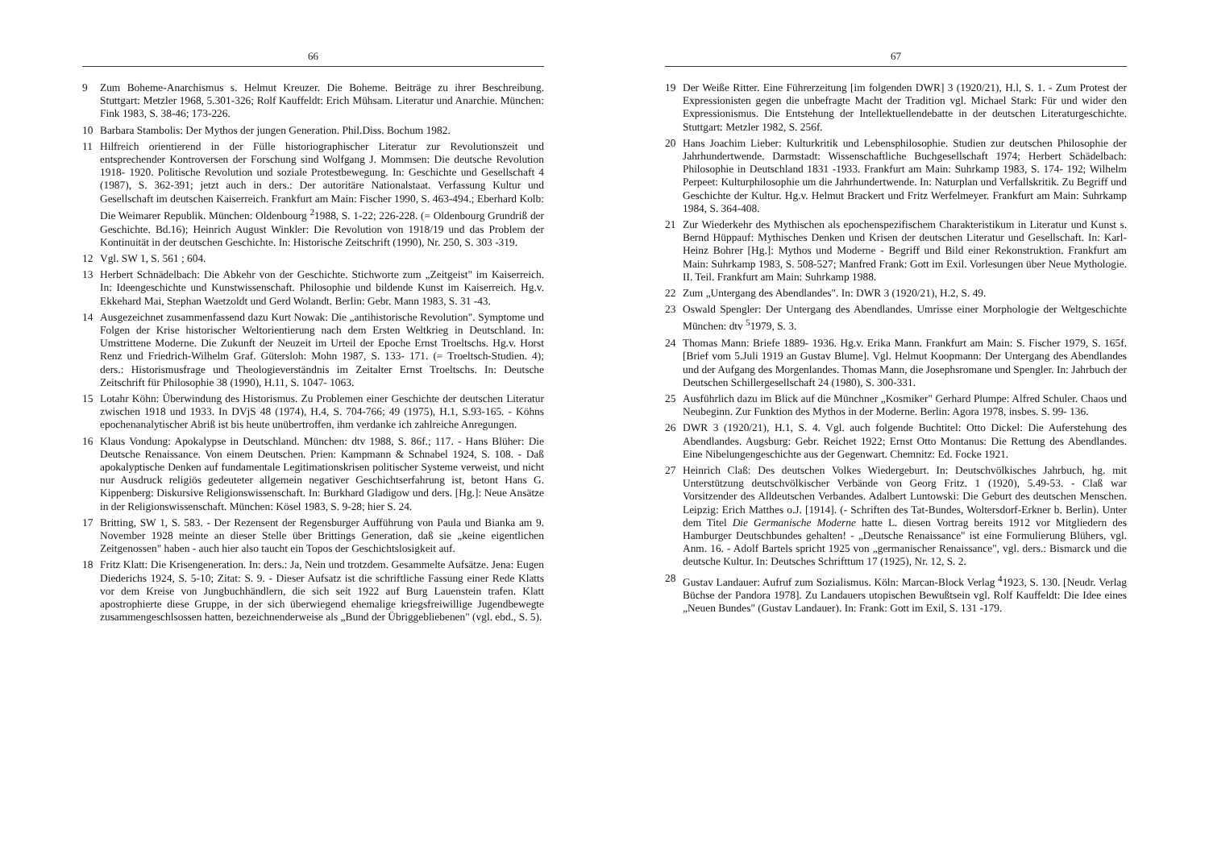66
9 Zum Boheme-Anarchismus s. Helmut Kreuzer. Die Boheme. Beiträge zu ihrer Beschreibung. Stuttgart: Metzler 1968, 5.301-326; Rolf Kauffeldt: Erich Mühsam. Literatur und Anarchie. München: Fink 1983, S. 38-46; 173-226.
10 Barbara Stambolis: Der Mythos der jungen Generation. Phil.Diss. Bochum 1982.
11 Hilfreich orientierend in der Fülle historiographischer Literatur zur Revolutionszeit und entsprechender Kontroversen der Forschung sind Wolfgang J. Mommsen: Die deutsche Revolution 1918- 1920. Politische Revolution und soziale Protestbewegung. In: Geschichte und Gesellschaft 4 (1987), S. 362-391; jetzt auch in ders.: Der autoritäre Nationalstaat. Verfassung Kultur und Gesellschaft im deutschen Kaiserreich. Frankfurt am Main: Fischer 1990, S. 463-494.; Eberhard Kolb: Die Weimarer Republik. München: Oldenbourg <sup>2</sup>1988, S. 1-22; 226-228. (= Oldenbourg Grundriß der Geschichte. Bd.16); Heinrich August Winkler: Die Revolution von 1918/19 und das Problem der Kontinuität in der deutschen Geschichte. In: Historische Zeitschrift (1990), Nr. 250, S. 303 -319.
12 Vgl. SW 1, S. 561 ; 604.
13 Herbert Schnädelbach: Die Abkehr von der Geschichte. Stichworte zum „Zeitgeist" im Kaiserreich. In: Ideengeschichte und Kunstwissenschaft. Philosophie und bildende Kunst im Kaiserreich. Hg.v. Ekkehard Mai, Stephan Waetzoldt und Gerd Wolandt. Berlin: Gebr. Mann 1983, S. 31 -43.
14 Ausgezeichnet zusammenfassend dazu Kurt Nowak: Die „antihistorische Revolution". Symptome und Folgen der Krise historischer Weltorientierung nach dem Ersten Weltkrieg in Deutschland. In: Umstrittene Moderne. Die Zukunft der Neuzeit im Urteil der Epoche Ernst Troeltschs. Hg.v. Horst Renz und Friedrich-Wilhelm Graf. Gütersloh: Mohn 1987, S. 133- 171. (= Troeltsch-Studien. 4); ders.: Historismusfrage und Theologieverständnis im Zeitalter Ernst Troeltschs. In: Deutsche Zeitschrift für Philosophie 38 (1990), H.11, S. 1047- 1063.
15 Lotahr Köhn: Überwindung des Historismus. Zu Problemen einer Geschichte der deutschen Literatur zwischen 1918 und 1933. In DVjS 48 (1974), H.4, S. 704-766; 49 (1975), H.1, S.93-165. - Köhns epochenanalytischer Abriß ist bis heute unübertroffen, ihm verdanke ich zahlreiche Anregungen.
16 Klaus Vondung: Apokalypse in Deutschland. München: dtv 1988, S. 86f.; 117. - Hans Blüher: Die Deutsche Renaissance. Von einem Deutschen. Prien: Kampmann & Schnabel 1924, S. 108. - Daß apokalyptische Denken auf fundamentale Legitimationskrisen politischer Systeme verweist, und nicht nur Ausdruck religiös gedeuteter allgemein negativer Geschichtserfahrung ist, betont Hans G. Kippenberg: Diskursive Religionswissenschaft. In: Burkhard Gladigow und ders. [Hg.]: Neue Ansätze in der Religionswissenschaft. München: Kösel 1983, S. 9-28; hier S. 24.
17 Britting, SW 1, S. 583. - Der Rezensent der Regensburger Aufführung von Paula und Bianka am 9. November 1928 meinte an dieser Stelle über Brittings Generation, daß sie „keine eigentlichen Zeitgenossen" haben - auch hier also taucht ein Topos der Geschichtslosigkeit auf.
18 Fritz Klatt: Die Krisengeneration. In: ders.: Ja, Nein und trotzdem. Gesammelte Aufsätze. Jena: Eugen Diederichs 1924, S. 5-10; Zitat: S. 9. - Dieser Aufsatz ist die schriftliche Fassung einer Rede Klatts vor dem Kreise von Jungbuchhändlern, die sich seit 1922 auf Burg Lauenstein trafen. Klatt apostrophierte diese Gruppe, in der sich überwiegend ehemalige kriegsfreiwillige Jugendbewegte zusammengeschlsossen hatten, bezeichnenderweise als „Bund der Übriggebliebenen" (vgl. ebd., S. 5).
67
19 Der Weiße Ritter. Eine Führerzeitung [im folgenden DWR] 3 (1920/21), H.l, S. 1. - Zum Protest der Expressionisten gegen die unbefragte Macht der Tradition vgl. Michael Stark: Für und wider den Expressionismus. Die Entstehung der Intellektuellendebatte in der deutschen Literaturgeschichte. Stuttgart: Metzler 1982, S. 256f.
20 Hans Joachim Lieber: Kulturkritik und Lebensphilosophie. Studien zur deutschen Philosophie der Jahrhundertwende. Darmstadt: Wissenschaftliche Buchgesellschaft 1974; Herbert Schädelbach: Philosophie in Deutschland 1831 -1933. Frankfurt am Main: Suhrkamp 1983, S. 174- 192; Wilhelm Perpeet: Kulturphilosophie um die Jahrhundertwende. In: Naturplan und Verfallskritik. Zu Begriff und Geschichte der Kultur. Hg.v. Helmut Brackert und Fritz Werfelmeyer. Frankfurt am Main: Suhrkamp 1984, S. 364-408.
21 Zur Wiederkehr des Mythischen als epochenspezifischem Charakteristikum in Literatur und Kunst s. Bernd Hüppauf: Mythisches Denken und Krisen der deutschen Literatur und Gesellschaft. In: Karl-Heinz Bohrer [Hg.]: Mythos und Moderne - Begriff und Bild einer Rekonstruktion. Frankfurt am Main: Suhrkamp 1983, S. 508-527; Manfred Frank: Gott im Exil. Vorlesungen über Neue Mythologie. II. Teil. Frankfurt am Main: Suhrkamp 1988.
22 Zum „Untergang des Abendlandes". In: DWR 3 (1920/21), H.2, S. 49.
23 Oswald Spengler: Der Untergang des Abendlandes. Umrisse einer Morphologie der Weltgeschichte München: dtv <sup>5</sup>1979, S. 3.
24 Thomas Mann: Briefe 1889- 1936. Hg.v. Erika Mann. Frankfurt am Main: S. Fischer 1979, S. 165f. [Brief vom 5.Juli 1919 an Gustav Blume]. Vgl. Helmut Koopmann: Der Untergang des Abendlandes und der Aufgang des Morgenlandes. Thomas Mann, die Josephsromane und Spengler. In: Jahrbuch der Deutschen Schillergesellschaft 24 (1980), S. 300-331.
25 Ausführlich dazu im Blick auf die Münchner „Kosmiker" Gerhard Plumpe: Alfred Schuler. Chaos und Neubeginn. Zur Funktion des Mythos in der Moderne. Berlin: Agora 1978, insbes. S. 99- 136.
26 DWR 3 (1920/21), H.1, S. 4. Vgl. auch folgende Buchtitel: Otto Dickel: Die Auferstehung des Abendlandes. Augsburg: Gebr. Reichet 1922; Ernst Otto Montanus: Die Rettung des Abendlandes. Eine Nibelungengeschichte aus der Gegenwart. Chemnitz: Ed. Focke 1921.
27 Heinrich Claß: Des deutschen Volkes Wiedergeburt. In: Deutschvölkisches Jahrbuch, hg. mit Unterstützung deutschvölkischer Verbände von Georg Fritz. 1 (1920), 5.49-53. - Claß war Vorsitzender des Alldeutschen Verbandes. Adalbert Luntowski: Die Geburt des deutschen Menschen. Leipzig: Erich Matthes o.J. [1914]. (- Schriften des Tat-Bundes, Woltersdorf-Erkner b. Berlin). Unter dem Titel Die Germanische Moderne hatte L. diesen Vortrag bereits 1912 vor Mitgliedern des Hamburger Deutschbundes gehalten! - „Deutsche Renaissance" ist eine Formulierung Blühers, vgl. Anm. 16. - Adolf Bartels spricht 1925 von „germanischer Renaissance", vgl. ders.: Bismarck und die deutsche Kultur. In: Deutsches Schrifttum 17 (1925), Nr. 12, S. 2.
28 Gustav Landauer: Aufruf zum Sozialismus. Köln: Marcan-Block Verlag <sup>4</sup>1923, S. 130. [Neudr. Verlag Büchse der Pandora 1978]. Zu Landauers utopischen Bewußtsein vgl. Rolf Kauffeldt: Die Idee eines „Neuen Bundes" (Gustav Landauer). In: Frank: Gott im Exil, S. 131 -179.